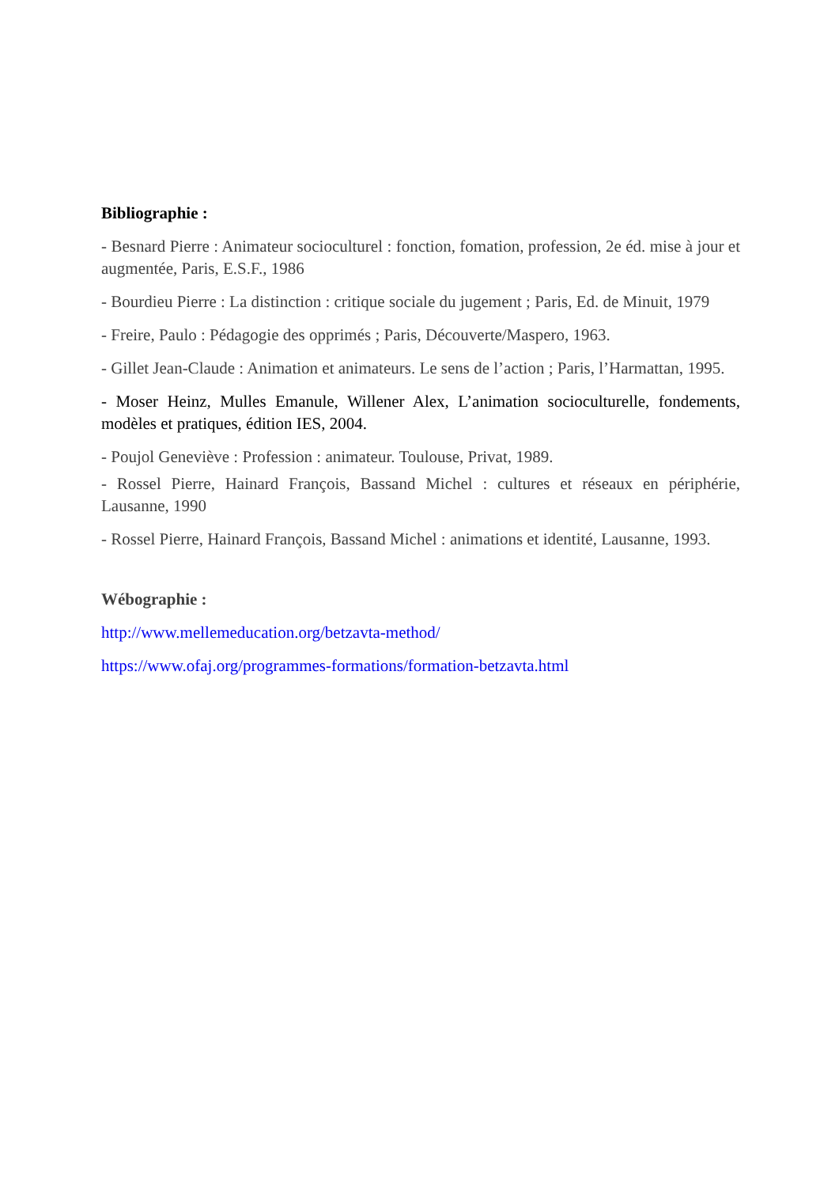Bibliographie :
- Besnard Pierre : Animateur socioculturel : fonction, fomation, profession, 2e éd. mise à jour et augmentée, Paris, E.S.F., 1986
- Bourdieu Pierre : La distinction : critique sociale du jugement ; Paris, Ed. de Minuit, 1979
- Freire, Paulo : Pédagogie des opprimés ; Paris, Découverte/Maspero, 1963.
- Gillet Jean-Claude : Animation et animateurs. Le sens de l’action ; Paris, l’Harmattan, 1995.
- Moser Heinz, Mulles Emanule, Willener Alex, L’animation socioculturelle, fondements, modèles et pratiques, édition IES, 2004.
- Poujol Geneviève : Profession : animateur. Toulouse, Privat, 1989.
- Rossel Pierre, Hainard François, Bassand Michel : cultures et réseaux en périphérie, Lausanne, 1990
- Rossel Pierre, Hainard François, Bassand Michel : animations et identité, Lausanne, 1993.
Wébographie :
http://www.mellemeducation.org/betzavta-method/
https://www.ofaj.org/programmes-formations/formation-betzavta.html